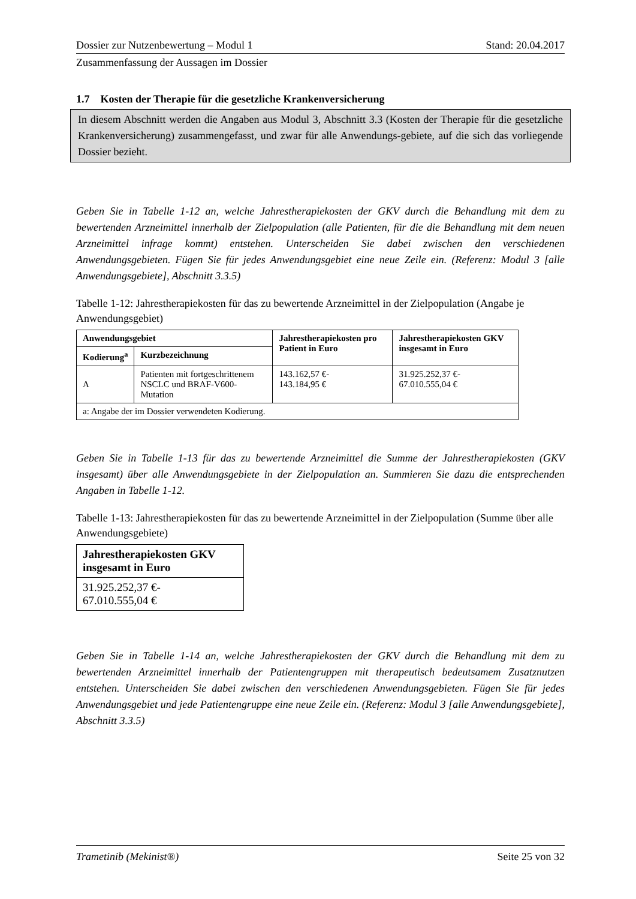Dossier zur Nutzenbewertung – Modul 1 Stand: 20.04.2017
Zusammenfassung der Aussagen im Dossier
1.7 Kosten der Therapie für die gesetzliche Krankenversicherung
In diesem Abschnitt werden die Angaben aus Modul 3, Abschnitt 3.3 (Kosten der Therapie für die gesetzliche Krankenversicherung) zusammengefasst, und zwar für alle Anwendungs-gebiete, auf die sich das vorliegende Dossier bezieht.
Geben Sie in Tabelle 1-12 an, welche Jahrestherapiekosten der GKV durch die Behandlung mit dem zu bewertenden Arzneimittel innerhalb der Zielpopulation (alle Patienten, für die die Behandlung mit dem neuen Arzneimittel infrage kommt) entstehen. Unterscheiden Sie dabei zwischen den verschiedenen Anwendungsgebieten. Fügen Sie für jedes Anwendungsgebiet eine neue Zeile ein. (Referenz: Modul 3 [alle Anwendungsgebiete], Abschnitt 3.3.5)
Tabelle 1-12: Jahrestherapiekosten für das zu bewertende Arzneimittel in der Zielpopulation (Angabe je Anwendungsgebiet)
| Anwendungsgebiet | | Jahrestherapiekosten pro Patient in Euro | Jahrestherapiekosten GKV insgesamt in Euro |
| --- | --- | --- | --- |
| Kodierung<sup>a</sup> | Kurzbezeichnung | | |
| A | Patienten mit fortgeschrittenem NSCLC und BRAF-V600-Mutation | 143.162,57 €- 143.184,95 € | 31.925.252,37 €- 67.010.555,04 € |
| a: Angabe der im Dossier verwendeten Kodierung. | | | |
Geben Sie in Tabelle 1-13 für das zu bewertende Arzneimittel die Summe der Jahrestherapiekosten (GKV insgesamt) über alle Anwendungsgebiete in der Zielpopulation an. Summieren Sie dazu die entsprechenden Angaben in Tabelle 1-12.
Tabelle 1-13: Jahrestherapiekosten für das zu bewertende Arzneimittel in der Zielpopulation (Summe über alle Anwendungsgebiete)
| Jahrestherapiekosten GKV insgesamt in Euro |
| --- |
| 31.925.252,37 €- 67.010.555,04 € |
Geben Sie in Tabelle 1-14 an, welche Jahrestherapiekosten der GKV durch die Behandlung mit dem zu bewertenden Arzneimittel innerhalb der Patientengruppen mit therapeutisch bedeutsamem Zusatznutzen entstehen. Unterscheiden Sie dabei zwischen den verschiedenen Anwendungsgebieten. Fügen Sie für jedes Anwendungsgebiet und jede Patientengruppe eine neue Zeile ein. (Referenz: Modul 3 [alle Anwendungsgebiete], Abschnitt 3.3.5)
Trametinib (Mekinist®) Seite 25 von 32